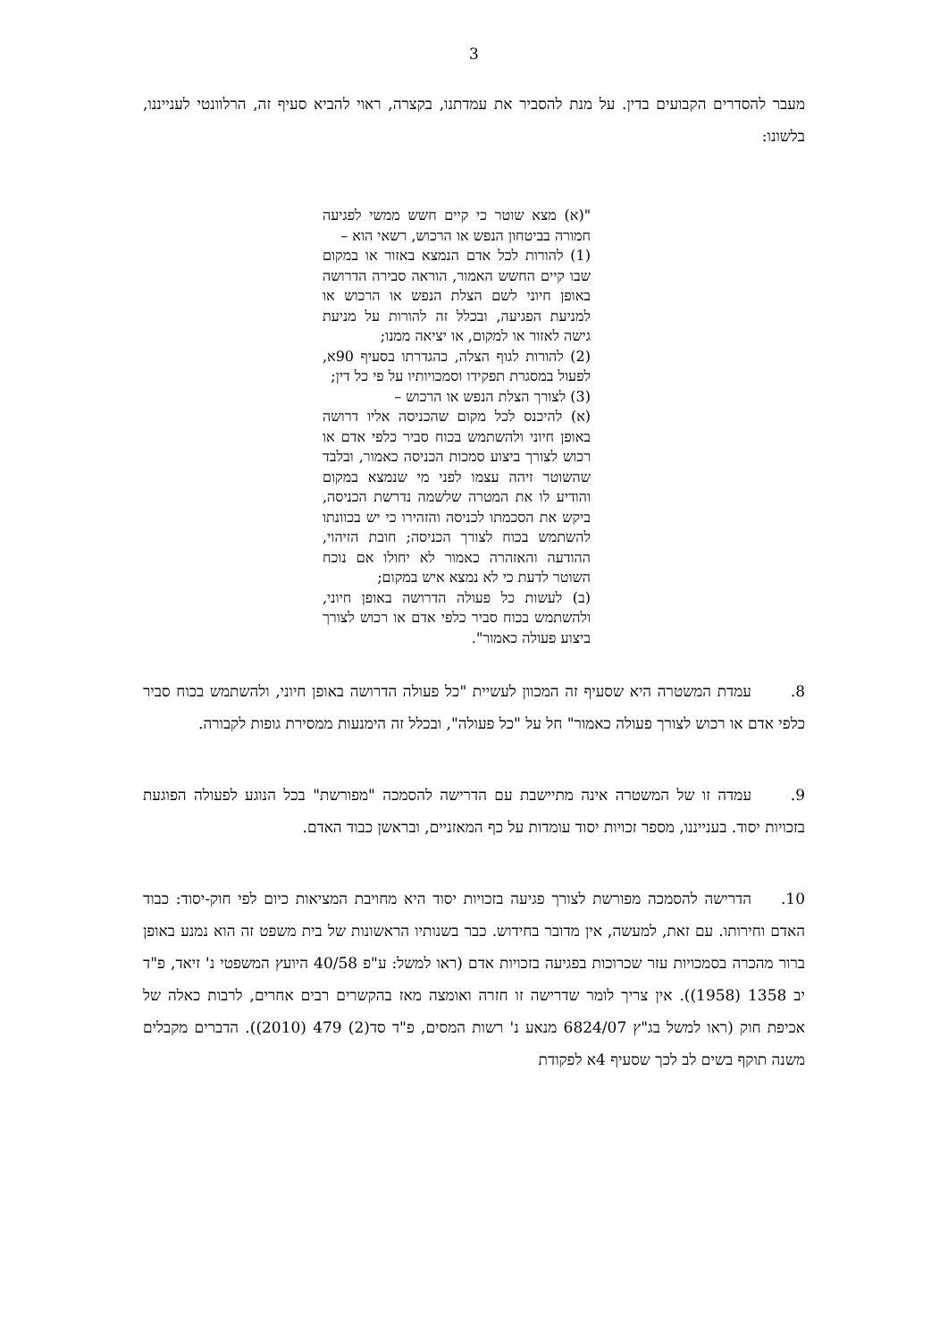3
מעבר להסדרים הקבועים בדין. על מנת להסביר את עמדתנו, בקצרה, ראוי להביא סעיף זה, הרלוונטי לענייננו, בלשונו:
"(א) מצא שוטר כי קיים חשש ממשי לפגיעה חמורה בביטחון הנפש או הרכוש, רשאי הוא –
(1) להורות לכל אדם הנמצא באזור או במקום שבו קיים החשש האמור, הוראה סבירה הדרושה באופן חיוני לשם הצלת הנפש או הרכוש או למניעת הפגיעה, ובכלל זה להורות על מניעת גישה לאזור או למקום, או יציאה ממנו;
(2) להורות לגוף הצלה, כהגדרתו בסעיף 90א, לפעול במסגרת תפקידו וסמכויותיו על פי כל דין;
(3) לצורך הצלת הנפש או הרכוש –
(א) להיכנס לכל מקום שהכניסה אליו דרושה באופן חיוני ולהשתמש בכוח סביר כלפי אדם או רכוש לצורך ביצוע סמכות הכניסה כאמור, ובלבד שהשוטר זיהה עצמו לפני מי שנמצא במקום והודיע לו את המטרה שלשמה נדרשת הכניסה, ביקש את הסכמתו לכניסה והזהירו כי יש בכוונתו להשתמש בכוח לצורך הכניסה; חובת הזיהוי, ההודעה והאזהרה כאמור לא יחולו אם נוכח השוטר לדעת כי לא נמצא איש במקום;
(ב) לעשות כל פעולה הדרושה באופן חיוני, ולהשתמש בכוח סביר כלפי אדם או רכוש לצורך ביצוע פעולה כאמור".
8. עמדת המשטרה היא שסעיף זה המכוון לעשיית "כל פעולה הדרושה באופן חיוני, ולהשתמש בכוח סביר כלפי אדם או רכוש לצורך פעולה כאמור" חל על "כל פעולה", ובכלל זה הימנעות ממסירת גופות לקבורה.
9. עמדה זו של המשטרה אינה מתיישבת עם הדרישה להסמכה "מפורשת" בכל הנוגע לפעולה הפוגעת בזכויות יסוד. בענייננו, מספר זכויות יסוד עומדות על כף המאזניים, ובראשן כבוד האדם.
10. הדרישה להסמכה מפורשת לצורך פגיעה בזכויות יסוד היא מחויבת המציאות כיום לפי חוק-יסוד: כבוד האדם וחירותו. עם זאת, למעשה, אין מדובר בחידוש. כבר בשנותיו הראשונות של בית משפט זה הוא נמנע באופן ברור מהכרה בסמכויות עזר שכרוכות בפגיעה בזכויות אדם (ראו למשל: ע"פ 40/58 היועץ המשפטי נ' זיאד, פ"ד יב 1358 (1958)). אין צריך לומר שדרישה זו חזרה ואומצה מאז בהקשרים רבים אחרים, לרבות כאלה של אכיפת חוק (ראו למשל בג"ץ 6824/07 מנאע נ' רשות המסים, פ"ד סד(2) 479 (2010)). הדברים מקבלים משנה תוקף בשים לב לכך שסעיף 4א לפקודת